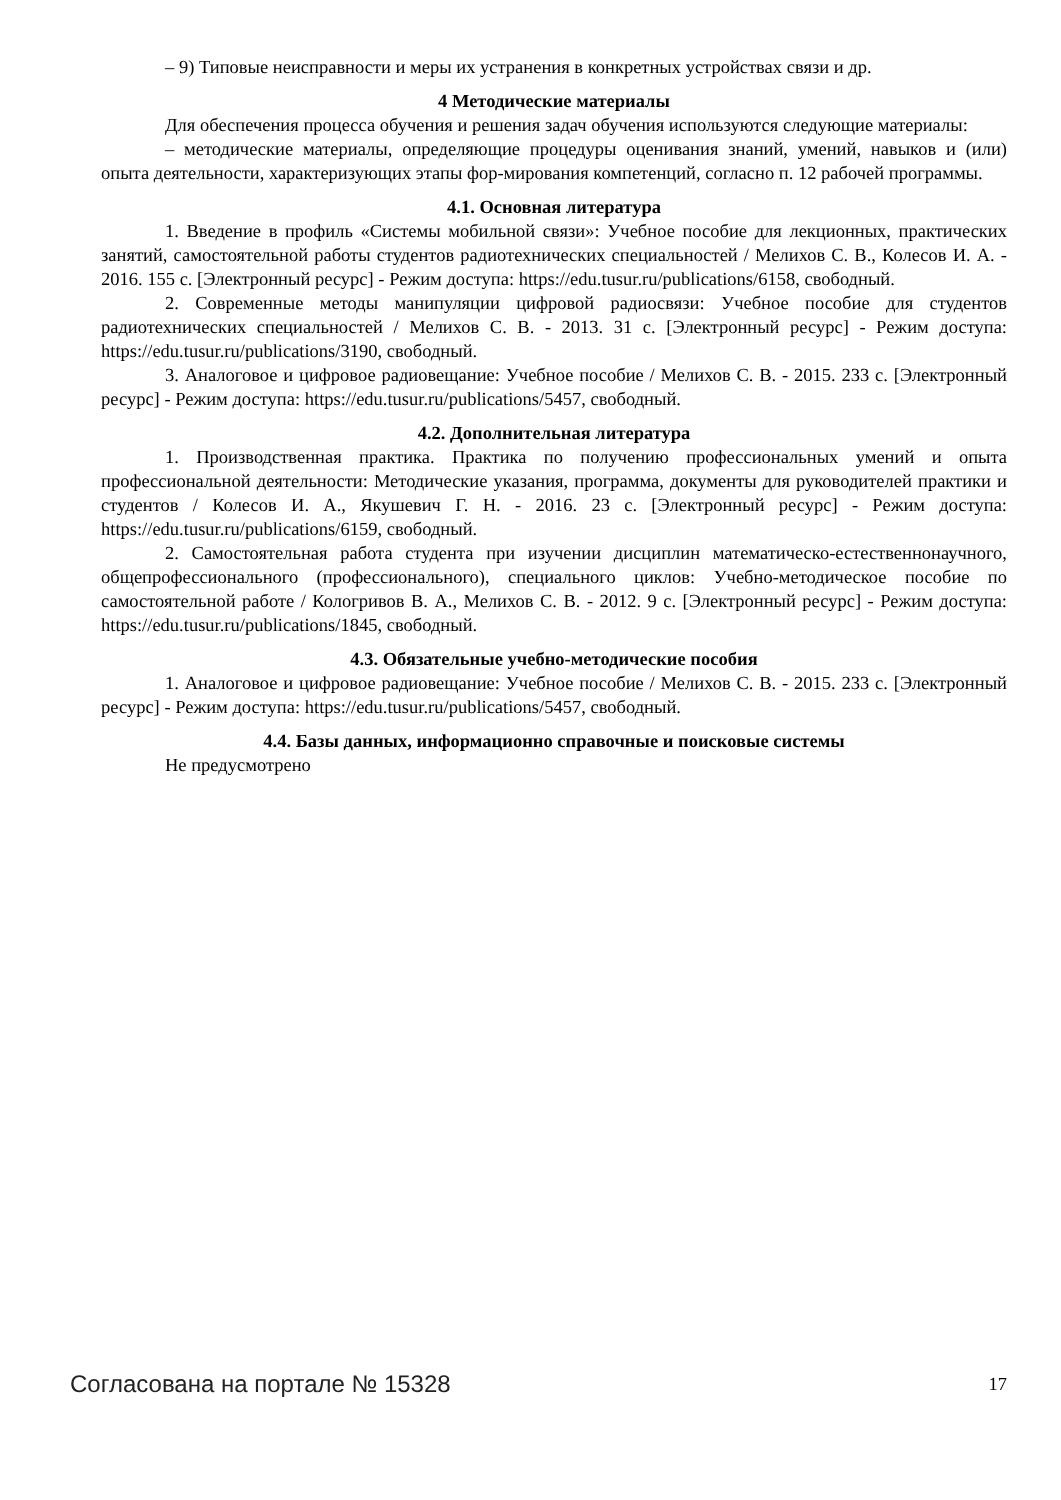– 9) Типовые неисправности и меры их устранения в конкретных устройствах связи и др.
4 Методические материалы
Для обеспечения процесса обучения и решения задач обучения используются следующие материалы:
– методические материалы, определяющие процедуры оценивания знаний, умений, навыков и (или) опыта деятельности, характеризующих этапы фор-мирования компетенций, согласно п. 12 рабочей программы.
4.1. Основная литература
1. Введение в профиль «Системы мобильной связи»: Учебное пособие для лекционных, практических занятий, самостоятельной работы студентов радиотехнических специальностей / Мелихов С. В., Колесов И. А. - 2016. 155 с. [Электронный ресурс] - Режим доступа: https://edu.tusur.ru/publications/6158, свободный.
2. Современные методы манипуляции цифровой радиосвязи: Учебное пособие для студентов радиотехнических специальностей / Мелихов С. В. - 2013. 31 с. [Электронный ресурс] - Режим доступа: https://edu.tusur.ru/publications/3190, свободный.
3. Аналоговое и цифровое радиовещание: Учебное пособие / Мелихов С. В. - 2015. 233 с. [Электронный ресурс] - Режим доступа: https://edu.tusur.ru/publications/5457, свободный.
4.2. Дополнительная литература
1. Производственная практика. Практика по получению профессиональных умений и опыта профессиональной деятельности: Методические указания, программа, документы для руководителей практики и студентов / Колесов И. А., Якушевич Г. Н. - 2016. 23 с. [Электронный ресурс] - Режим доступа: https://edu.tusur.ru/publications/6159, свободный.
2. Самостоятельная работа студента при изучении дисциплин математическо-естественнонаучного, общепрофессионального (профессионального), специального циклов: Учебно-методическое пособие по самостоятельной работе / Кологривов В. А., Мелихов С. В. - 2012. 9 с. [Электронный ресурс] - Режим доступа: https://edu.tusur.ru/publications/1845, свободный.
4.3. Обязательные учебно-методические пособия
1. Аналоговое и цифровое радиовещание: Учебное пособие / Мелихов С. В. - 2015. 233 с. [Электронный ресурс] - Режим доступа: https://edu.tusur.ru/publications/5457, свободный.
4.4. Базы данных, информационно справочные и поисковые системы
Не предусмотрено
Согласована на портале № 15328 17